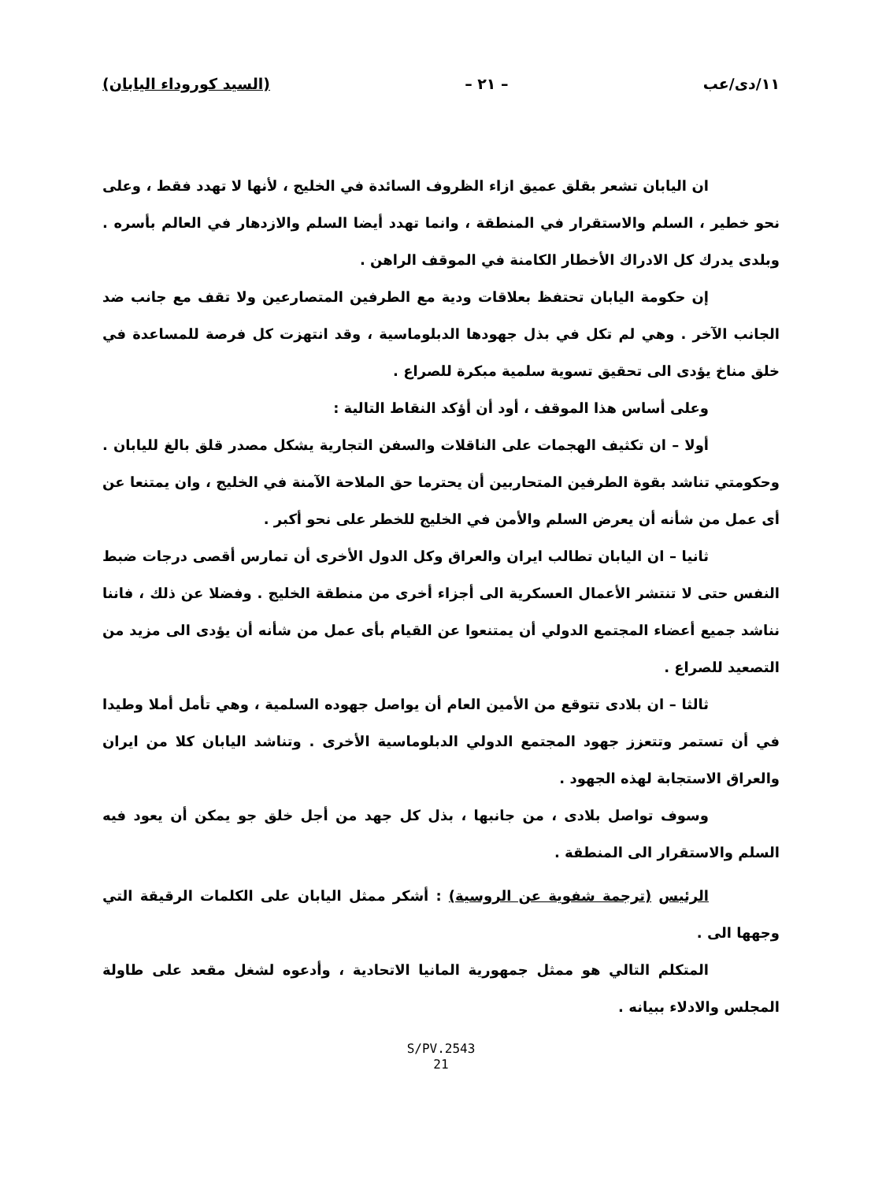١١/دى/عب – ٢١ – (السيد كوروداء اليابان)
ان اليابان تشعر بقلق عميق ازاء الظروف السائدة في الخليج ، لأنها لا تهدد فقط ، وعلى نحو خطير ، السلم والاستقرار في المنطقة ، وانما تهدد أيضا السلم والازدهار في العالم بأسره . وبلدى يدرك كل الادراك الأخطار الكامنة في الموقف الراهن .
إن حكومة اليابان تحتفظ بعلاقات ودية مع الطرفين المتصارعين ولا تقف مع جانب ضد الجانب الآخر . وهي لم تكل في بذل جهودها الدبلوماسية ، وقد انتهزت كل فرصة للمساعدة في خلق مناخ يؤدى الى تحقيق تسوية سلمية مبكرة للصراع .
وعلى أساس هذا الموقف ، أود أن أؤكد النقاط التالية :
أولا – ان تكثيف الهجمات على الناقلات والسفن التجارية يشكل مصدر قلق بالغ لليابان . وحكومتي تناشد بقوة الطرفين المتحاربين أن يحترما حق الملاحة الآمنة في الخليج ، وان يمتنعا عن أى عمل من شأنه أن يعرض السلم والأمن في الخليج للخطر على نحو أكبر .
ثانيا – ان اليابان تطالب ايران والعراق وكل الدول الأخرى أن تمارس أقصى درجات ضبط النفس حتى لا تنتشر الأعمال العسكرية الى أجزاء أخرى من منطقة الخليج . وفضلا عن ذلك ، فاننا نناشد جميع أعضاء المجتمع الدولي أن يمتنعوا عن القيام بأى عمل من شأنه أن يؤدى الى مزيد من التصعيد للصراع .
ثالثا – ان بلادى تتوقع من الأمين العام أن يواصل جهوده السلمية ، وهي تأمل أملا وطيدا في أن تستمر وتتعزز جهود المجتمع الدولي الدبلوماسية الأخرى . وتناشد اليابان كلا من ايران والعراق الاستجابة لهذه الجهود .
وسوف تواصل بلادى ، من جانبها ، بذل كل جهد من أجل خلق جو يمكن أن يعود فيه السلم والاستقرار الى المنطقة .
الرئيس (ترجمة شفوية عن الروسية) : أشكر ممثل اليابان على الكلمات الرقيقة التي وجهها الى .
المتكلم التالي هو ممثل جمهورية المانيا الاتحادية ، وأدعوه لشغل مقعد على طاولة المجلس والادلاء ببيانه .
S/PV.2543
21